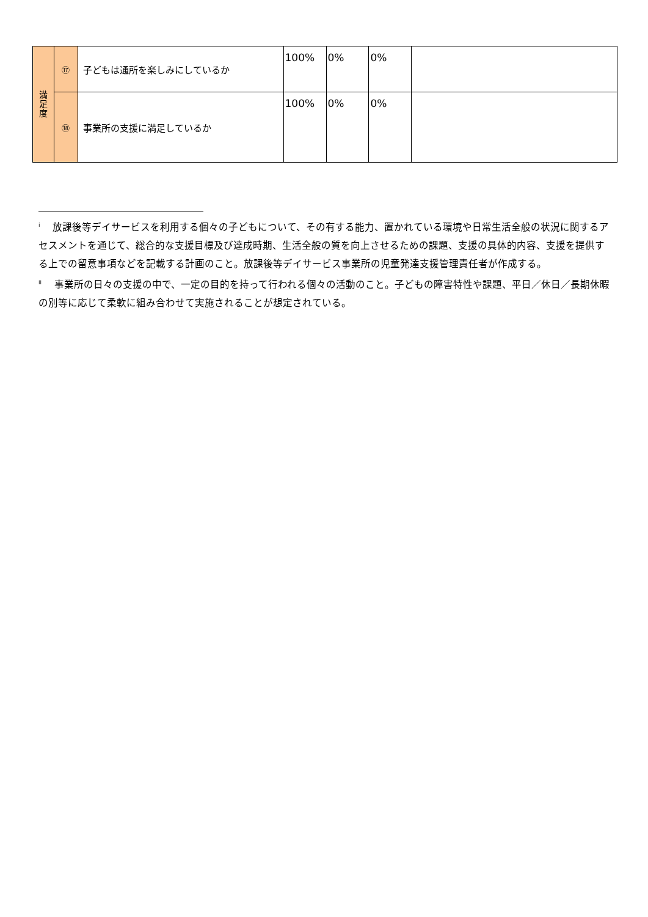| 満 足 度 | ⑰ | 子どもは通所を楽しみにしているか | 100% | 0% | 0% | |
| | ⑱ | 事業所の支援に満足しているか | 100% | 0% | 0% | |
<sup>i</sup> 　放課後等デイサービスを利用する個々の子どもについて、その有する能力、置かれている環境や日常生活全般の状況に関するアセスメントを通じて、総合的な支援目標及び達成時期、生活全般の質を向上させるための課題、支援の具体的内容、支援を提供する上での留意事項などを記載する計画のこと。放課後等デイサービス事業所の児童発達支援管理責任者が作成する。
<sup>ii</sup> 　事業所の日々の支援の中で、一定の目的を持って行われる個々の活動のこと。子どもの障害特性や課題、平日／休日／長期休暇の別等に応じて柔軟に組み合わせて実施されることが想定されている。